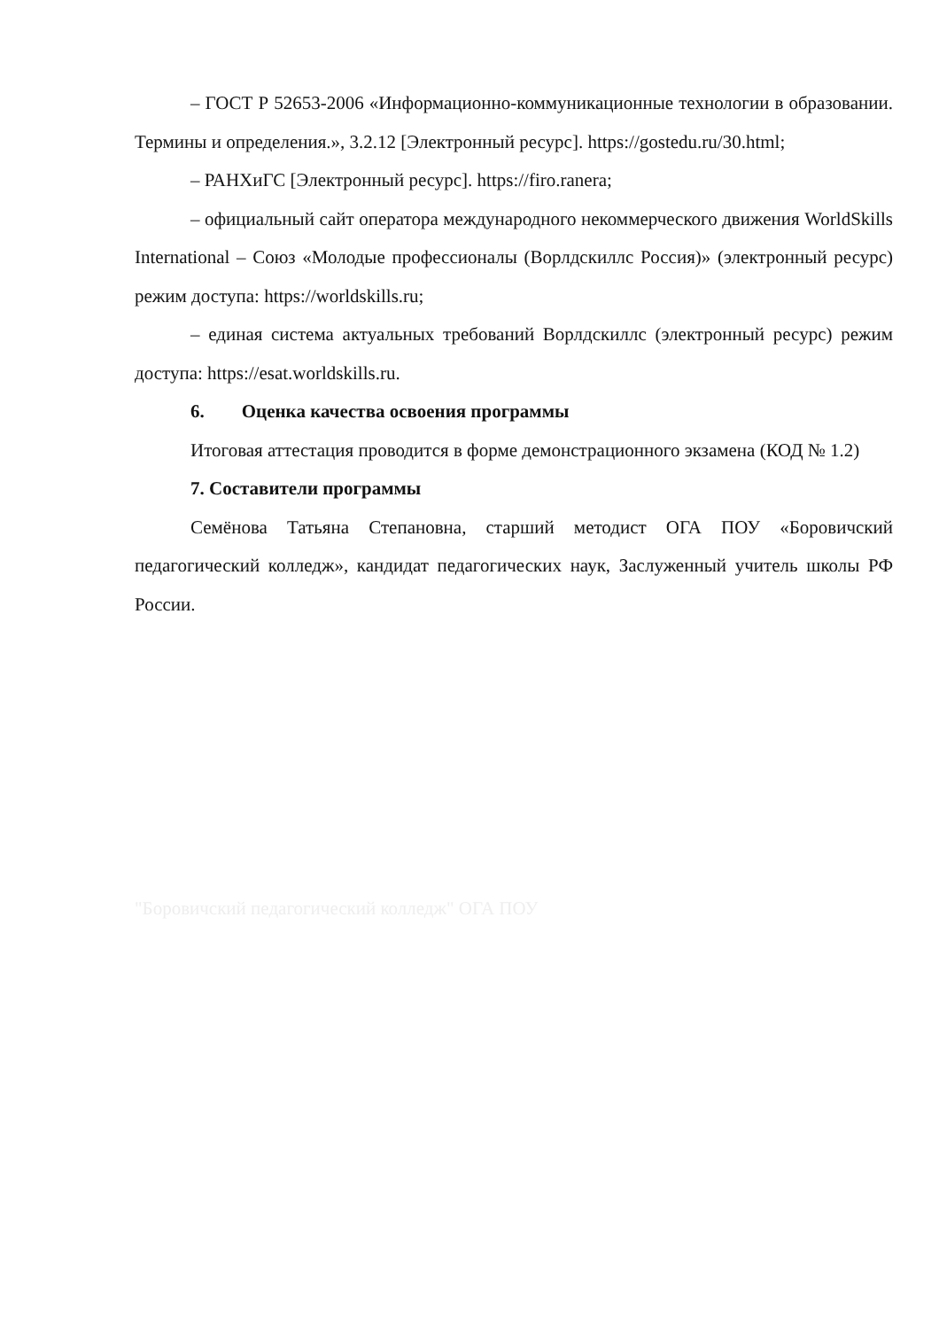– ГОСТ Р 52653-2006 «Информационно-коммуникационные технологии в образовании. Термины и определения.», 3.2.12 [Электронный ресурс]. https://gostedu.ru/30.html;
– РАНХиГС [Электронный ресурс]. https://firo.ranera;
– официальный сайт оператора международного некоммерческого движения WorldSkills International – Союз «Молодые профессионалы (Ворлдскиллс Россия)» (электронный ресурс) режим доступа: https://worldskills.ru;
– единая система актуальных требований Ворлдскиллс (электронный ресурс) режим доступа: https://esat.worldskills.ru.
6. Оценка качества освоения программы
Итоговая аттестация проводится в форме демонстрационного экзамена (КОД № 1.2)
7. Составители программы
Семёнова Татьяна Степановна, старший методист ОГА ПОУ «Боровичский педагогический колледж», кандидат педагогических наук, Заслуженный учитель школы РФ России.
"Боровичский педагогический колледж" ОГА ПОУ